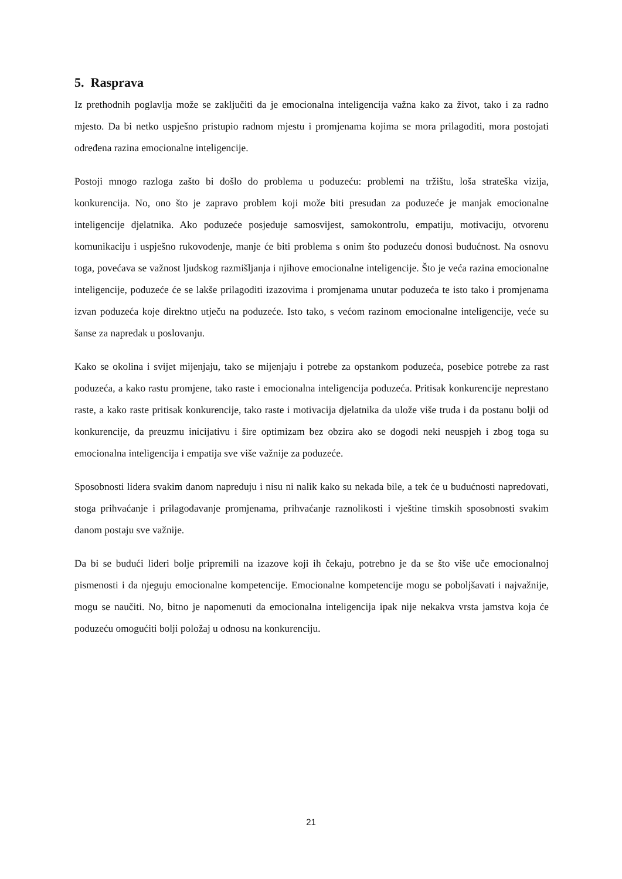5. Rasprava
Iz prethodnih poglavlja može se zaključiti da je emocionalna inteligencija važna kako za život, tako i za radno mjesto. Da bi netko uspješno pristupio radnom mjestu i promjenama kojima se mora prilagoditi, mora postojati određena razina emocionalne inteligencije.
Postoji mnogo razloga zašto bi došlo do problema u poduzeću: problemi na tržištu, loša strateška vizija, konkurencija. No, ono što je zapravo problem koji može biti presudan za poduzeće je manjak emocionalne inteligencije djelatnika. Ako poduzeće posjeduje samosvijest, samokontrolu, empatiju, motivaciju, otvorenu komunikaciju i uspješno rukovođenje, manje će biti problema s onim što poduzeću donosi budućnost. Na osnovu toga, povećava se važnost ljudskog razmišljanja i njihove emocionalne inteligencije. Što je veća razina emocionalne inteligencije, poduzeće će se lakše prilagoditi izazovima i promjenama unutar poduzeća te isto tako i promjenama izvan poduzeća koje direktno utječu na poduzeće. Isto tako, s većom razinom emocionalne inteligencije, veće su šanse za napredak u poslovanju.
Kako se okolina i svijet mijenjaju, tako se mijenjaju i potrebe za opstankom poduzeća, posebice potrebe za rast poduzeća, a kako rastu promjene, tako raste i emocionalna inteligencija poduzeća. Pritisak konkurencije neprestano raste, a kako raste pritisak konkurencije, tako raste i motivacija djelatnika da ulože više truda i da postanu bolji od konkurencije, da preuzmu inicijativu i šire optimizam bez obzira ako se dogodi neki neuspjeh i zbog toga su emocionalna inteligencija i empatija sve više važnije za poduzeće.
Sposobnosti lidera svakim danom napreduju i nisu ni nalik kako su nekada bile, a tek će u budućnosti napredovati, stoga prihvaćanje i prilagođavanje promjenama, prihvaćanje raznolikosti i vještine timskih sposobnosti svakim danom postaju sve važnije.
Da bi se budući lideri bolje pripremili na izazove koji ih čekaju, potrebno je da se što više uče emocionalnoj pismenosti i da njeguju emocionalne kompetencije. Emocionalne kompetencije mogu se poboljšavati i najvažnije, mogu se naučiti. No, bitno je napomenuti da emocionalna inteligencija ipak nije nekakva vrsta jamstva koja će poduzeću omogućiti bolji položaj u odnosu na konkurenciju.
21